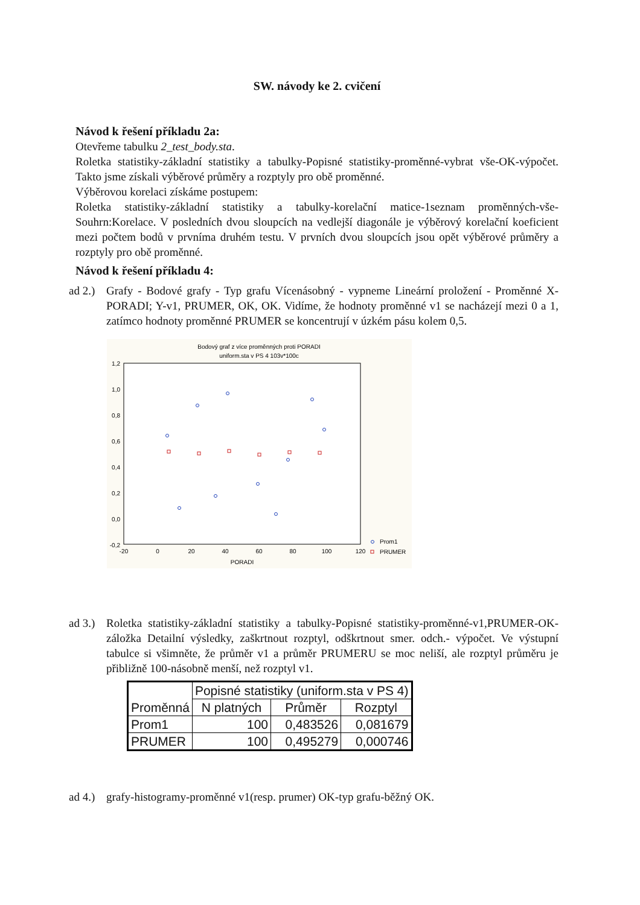SW. návody ke 2. cvičení
Návod k řešení příkladu 2a:
Otevřeme tabulku 2_test_body.sta.
Roletka statistiky-základní statistiky a tabulky-Popisné statistiky-proměnné-vybrat vše-OK-výpočet. Takto jsme získali výběrové průměry a rozptyly pro obě proměnné.
Výběrovou korelaci získáme postupem:
Roletka statistiky-základní statistiky a tabulky-korelační matice-1seznam proměnných-vše-Souhrn:Korelace. V posledních dvou sloupcích na vedlejší diagonále je výběrový korelační koeficient mezi počtem bodů v prvníma druhém testu. V prvních dvou sloupcích jsou opět výběrové průměry a rozptyly pro obě proměnné.
Návod k řešení příkladu 4:
ad 2.)
Grafy - Bodové grafy - Typ grafu Vícenásobný - vypneme Lineární proložení - Proměnné X-PORADI; Y-v1, PRUMER, OK, OK. Vidíme, že hodnoty proměnné v1 se nacházejí mezi 0 a 1, zatímco hodnoty proměnné PRUMER se koncentrují v úzkém pásu kolem 0,5.
Bodový graf z více proměnných proti PORADI
uniform.sta v PS 4 103v*100c
1,2
1,0
0,8
0,6
0,4
0,2
0,0
-0,2
-20
0
20
40
60
80
100
120
PORADI
Prom1
PRUMER
ad 3.)
Roletka statistiky-základní statistiky a tabulky-Popisné statistiky-proměnné-v1,PRUMER-OK-záložka Detailní výsledky, zaškrtnout rozptyl, odškrtnout smer. odch.- výpočet. Ve výstupní tabulce si všimněte, že průměr v1 a průměr PRUMERU se moc neliší, ale rozptyl průměru je přibližně 100-násobně menší, než rozptyl v1.
| Proměnná | Popisné statistiky (uniform.sta v PS 4) | | |
| --- | --- | --- | --- |
| | N platných | Průměr | Rozptyl |
| Prom1 | 100 | 0,483526 | 0,081679 |
| PRUMER | 100 | 0,495279 | 0,000746 |
ad 4.)
grafy-histogramy-proměnné v1(resp. prumer) OK-typ grafu-běžný OK.